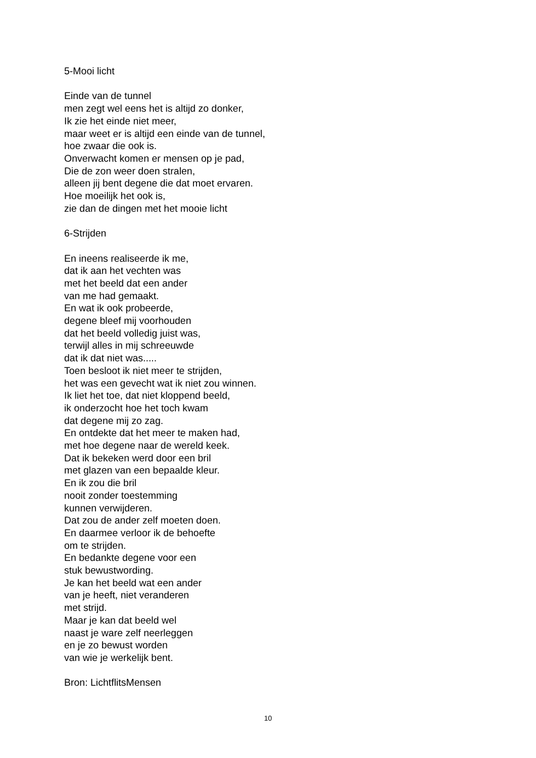5-Mooi licht
Einde van de tunnel
men zegt wel eens het is altijd zo donker,
Ik zie het einde niet meer,
maar weet er is altijd een einde van de tunnel,
hoe zwaar die ook is.
Onverwacht komen er mensen op je pad,
Die de zon weer doen stralen,
alleen jij bent degene die dat moet ervaren.
Hoe moeilijk het ook is,
zie dan de dingen met het mooie licht
6-Strijden
En ineens realiseerde ik me,
dat ik aan het vechten was
met het beeld dat een ander
van me had gemaakt.
En wat ik ook probeerde,
degene bleef mij voorhouden
dat het beeld volledig juist was,
terwijl alles in mij schreeuwde
dat ik dat niet was.....
Toen besloot ik niet meer te strijden,
het was een gevecht wat ik niet zou winnen.
Ik liet het toe, dat niet kloppend beeld,
ik onderzocht hoe het toch kwam
dat degene mij zo zag.
En ontdekte dat het meer te maken had,
met hoe degene naar de wereld keek.
Dat ik bekeken werd door een bril
met glazen van een bepaalde kleur.
En ik zou die bril
nooit zonder toestemming
kunnen verwijderen.
Dat zou de ander zelf moeten doen.
En daarmee verloor ik de behoefte
om te strijden.
En bedankte degene voor een
stuk bewustwording.
Je kan het beeld wat een ander
van je heeft, niet veranderen
met strijd.
Maar je kan dat beeld wel
naast je ware zelf neerleggen
en je zo bewust worden
van wie je werkelijk bent.
Bron: LichtflitsMensen
10